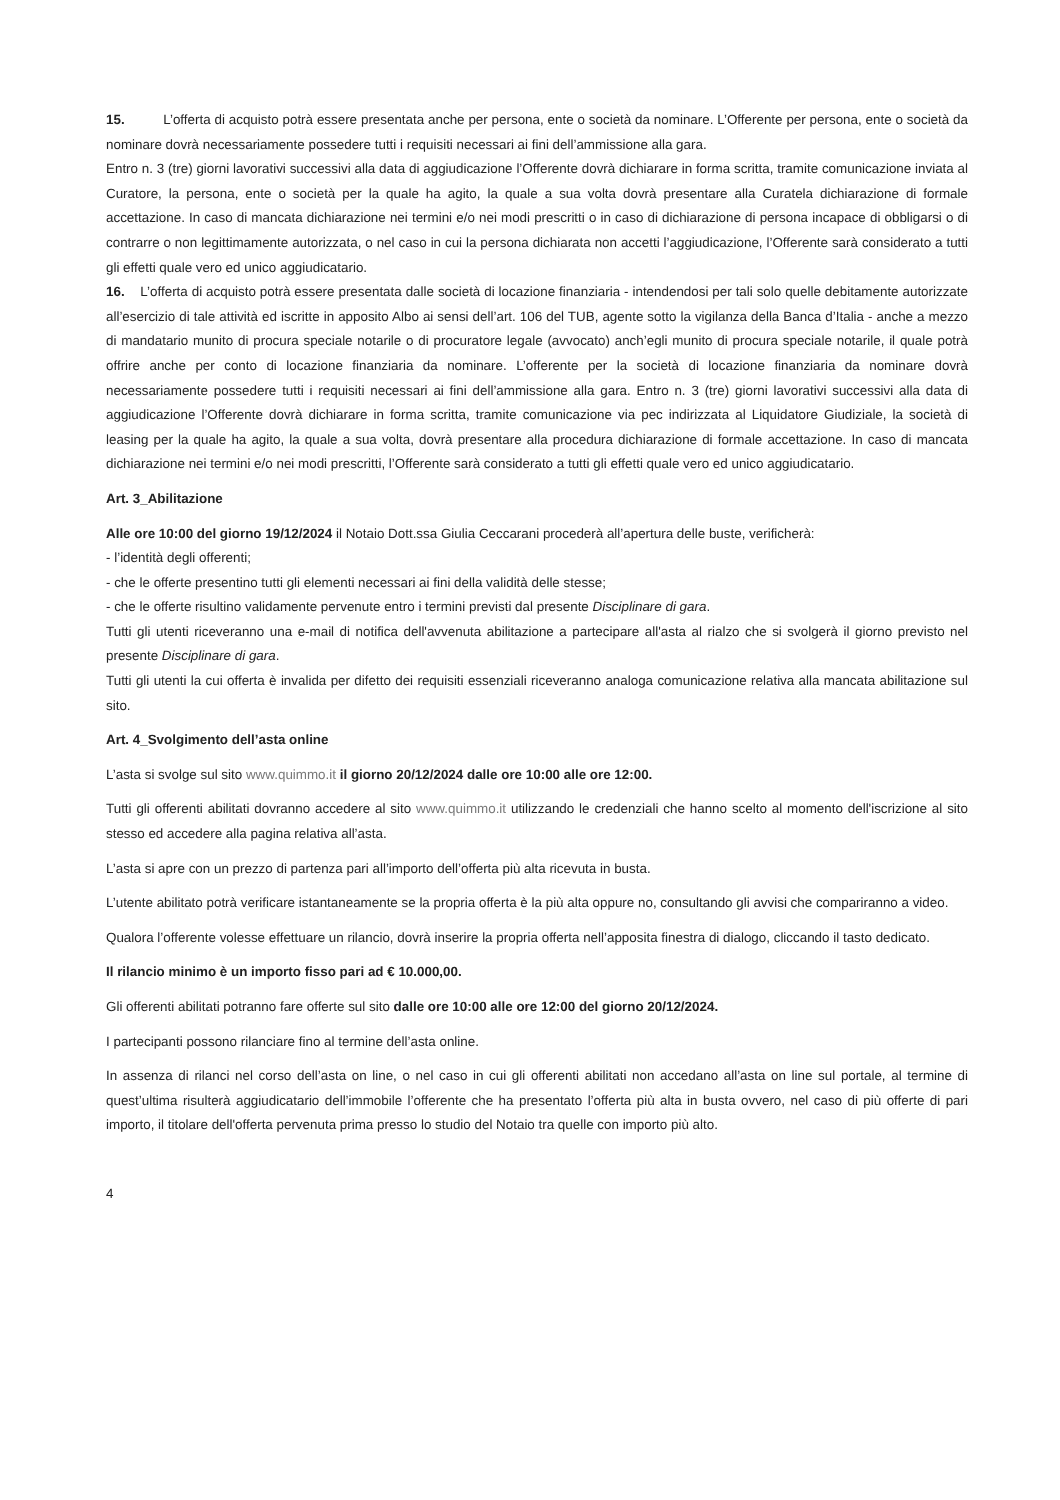15. L’offerta di acquisto potrà essere presentata anche per persona, ente o società da nominare. L’Offerente per persona, ente o società da nominare dovrà necessariamente possedere tutti i requisiti necessari ai fini dell’ammissione alla gara.
Entro n. 3 (tre) giorni lavorativi successivi alla data di aggiudicazione l’Offerente dovrà dichiarare in forma scritta, tramite comunicazione inviata al Curatore, la persona, ente o società per la quale ha agito, la quale a sua volta dovrà presentare alla Curatela dichiarazione di formale accettazione. In caso di mancata dichiarazione nei termini e/o nei modi prescritti o in caso di dichiarazione di persona incapace di obbligarsi o di contrarre o non legittimamente autorizzata, o nel caso in cui la persona dichiarata non accetti l’aggiudicazione, l’Offerente sarà considerato a tutti gli effetti quale vero ed unico aggiudicatario.
16. L’offerta di acquisto potrà essere presentata dalle società di locazione finanziaria - intendendosi per tali solo quelle debitamente autorizzate all’esercizio di tale attività ed iscritte in apposito Albo ai sensi dell’art. 106 del TUB, agente sotto la vigilanza della Banca d’Italia - anche a mezzo di mandatario munito di procura speciale notarile o di procuratore legale (avvocato) anch’egli munito di procura speciale notarile, il quale potrà offrire anche per conto di locazione finanziaria da nominare. L’offerente per la società di locazione finanziaria da nominare dovrà necessariamente possedere tutti i requisiti necessari ai fini dell’ammissione alla gara. Entro n. 3 (tre) giorni lavorativi successivi alla data di aggiudicazione l’Offerente dovrà dichiarare in forma scritta, tramite comunicazione via pec indirizzata al Liquidatore Giudiziale, la società di leasing per la quale ha agito, la quale a sua volta, dovrà presentare alla procedura dichiarazione di formale accettazione. In caso di mancata dichiarazione nei termini e/o nei modi prescritti, l’Offerente sarà considerato a tutti gli effetti quale vero ed unico aggiudicatario.
Art. 3_Abilitazione
Alle ore 10:00 del giorno 19/12/2024 il Notaio Dott.ssa Giulia Ceccarani procederà all’apertura delle buste, verificherà:
- l’identità degli offerenti;
- che le offerte presentino tutti gli elementi necessari ai fini della validità delle stesse;
- che le offerte risultino validamente pervenute entro i termini previsti dal presente Disciplinare di gara.
Tutti gli utenti riceveranno una e-mail di notifica dell'avvenuta abilitazione a partecipare all'asta al rialzo che si svolgerà il giorno previsto nel presente Disciplinare di gara.
Tutti gli utenti la cui offerta è invalida per difetto dei requisiti essenziali riceveranno analoga comunicazione relativa alla mancata abilitazione sul sito.
Art. 4_Svolgimento dell’asta online
L’asta si svolge sul sito www.quimmo.it il giorno 20/12/2024 dalle ore 10:00 alle ore 12:00.
Tutti gli offerenti abilitati dovranno accedere al sito www.quimmo.it utilizzando le credenziali che hanno scelto al momento dell'iscrizione al sito stesso ed accedere alla pagina relativa all’asta.
L’asta si apre con un prezzo di partenza pari all’importo dell’offerta più alta ricevuta in busta.
L’utente abilitato potrà verificare istantaneamente se la propria offerta è la più alta oppure no, consultando gli avvisi che compariranno a video.
Qualora l’offerente volesse effettuare un rilancio, dovrà inserire la propria offerta nell’apposita finestra di dialogo, cliccando il tasto dedicato.
Il rilancio minimo è un importo fisso pari ad € 10.000,00.
Gli offerenti abilitati potranno fare offerte sul sito dalle ore 10:00 alle ore 12:00 del giorno 20/12/2024.
I partecipanti possono rilanciare fino al termine dell’asta online.
In assenza di rilanci nel corso dell’asta on line, o nel caso in cui gli offerenti abilitati non accedano all’asta on line sul portale, al termine di quest’ultima risulterà aggiudicatario dell’immobile l’offerente che ha presentato l’offerta più alta in busta ovvero, nel caso di più offerte di pari importo, il titolare dell'offerta pervenuta prima presso lo studio del Notaio tra quelle con importo più alto.
4